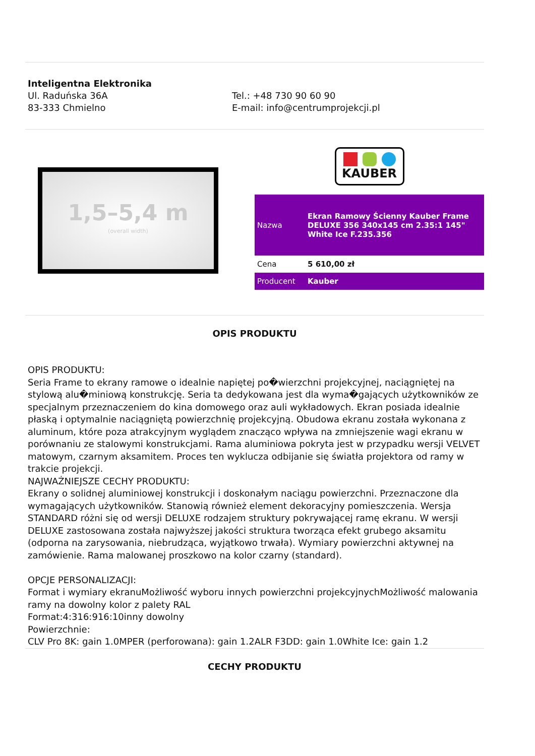Inteligentna Elektronika
Ul. Raduńska 36A
83-333 Chmielno
Tel.: +48 730 90 60 90
E-mail: info@centrumprojekcji.pl
1,5–5,4 m
(overall width)
KAUBER
| Nazwa | Ekran Ramowy Ścienny Kauber Frame DELUXE 356 340x145 cm 2.35:1 145" White Ice F.235.356 |
| Cena | 5 610,00 zł |
| Producent | Kauber |
OPIS PRODUKTU
OPIS PRODUKTU:
Seria Frame to ekrany ramowe o idealnie napiętej po�wierzchni projekcyjnej, naciągniętej na stylową alu�miniową konstrukcję. Seria ta dedykowana jest dla wyma�gających użytkowników ze specjalnym przeznaczeniem do kina domowego oraz auli wykładowych. Ekran posiada idealnie płaską i optymalnie naciągniętą powierzchnię projekcyjną. Obudowa ekranu została wykonana z aluminum, które poza atrakcyjnym wyglądem znacząco wpływa na zmniejszenie wagi ekranu w porównaniu ze stalowymi konstrukcjami. Rama aluminiowa pokryta jest w przypadku wersji VELVET matowym, czarnym aksamitem. Proces ten wyklucza odbijanie się światła projektora od ramy w trakcie projekcji.
NAJWAŻNIEJSZE CECHY PRODUKTU:
Ekrany o solidnej aluminiowej konstrukcji i doskonałym naciągu powierzchni. Przeznaczone dla wymagających użytkowników. Stanowią również element dekoracyjny pomieszczenia. Wersja STANDARD różni się od wersji DELUXE rodzajem struktury pokrywającej ramę ekranu. W wersji DELUXE zastosowana została najwyższej jakości struktura tworząca efekt grubego aksamitu (odporna na zarysowania, niebrudząca, wyjątkowo trwała). Wymiary powierzchni aktywnej na zamówienie. Rama malowanej proszkowo na kolor czarny (standard).
OPCJE PERSONALIZACJI:
Format i wymiary ekranuMożliwość wyboru innych powierzchni projekcyjnychMożliwość malowania ramy na dowolny kolor z palety RAL
Format:4:316:916:10inny dowolny
Powierzchnie:
CLV Pro 8K: gain 1.0MPER (perforowana): gain 1.2ALR F3DD: gain 1.0White Ice: gain 1.2
CECHY PRODUKTU